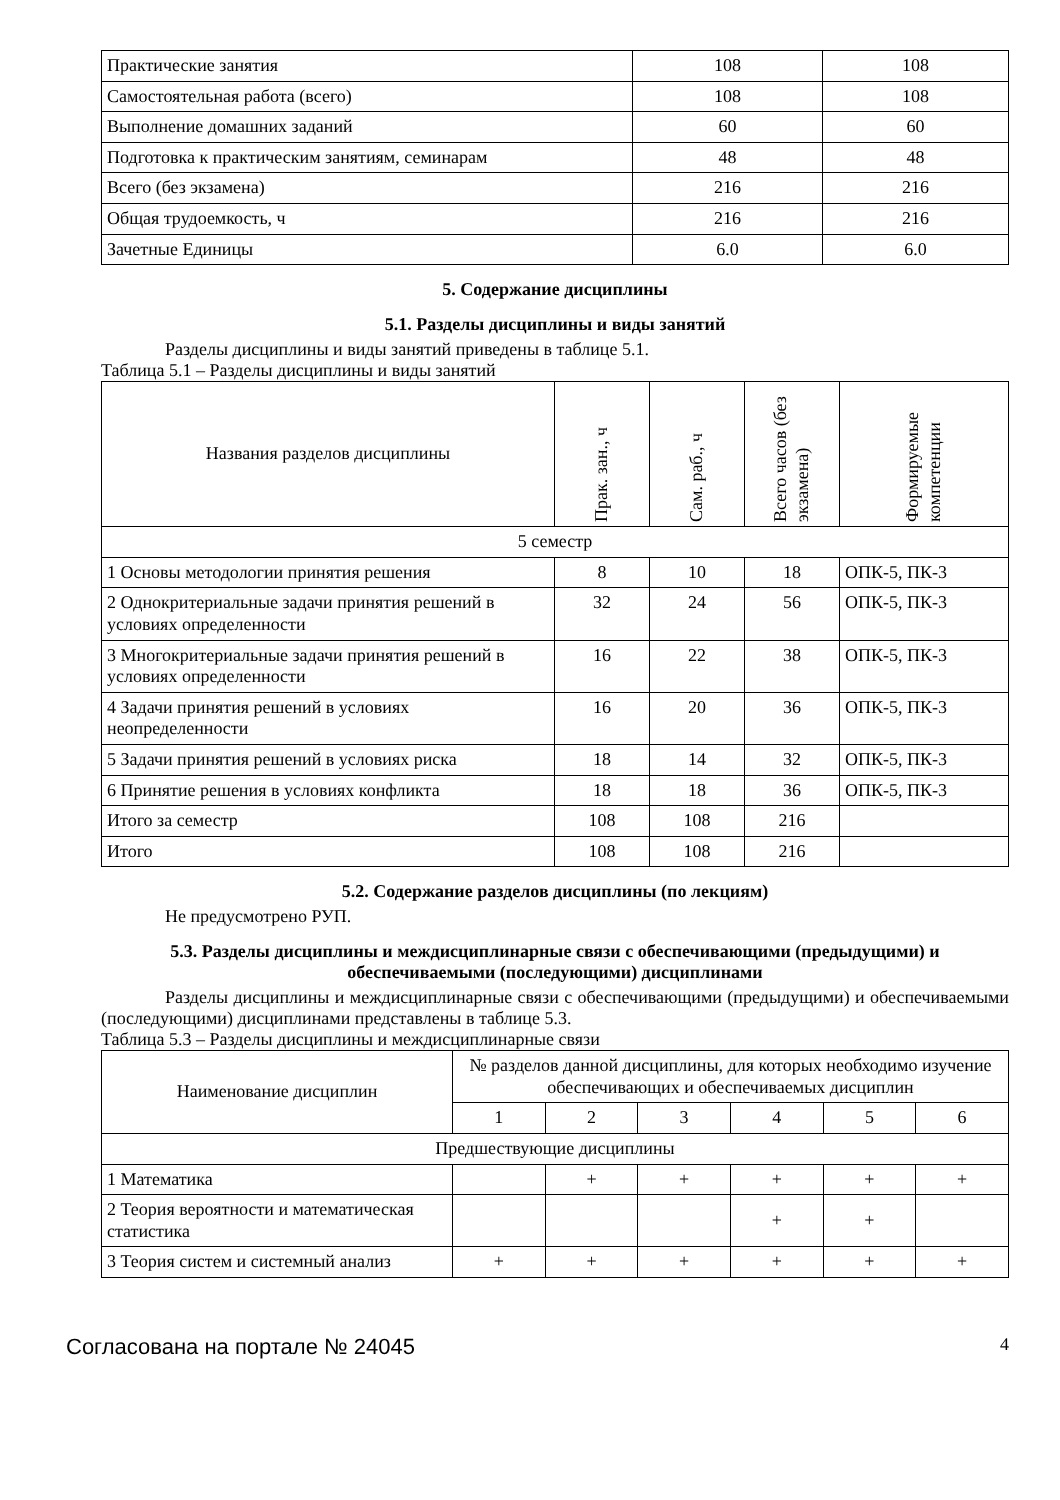| Практические занятия | 108 | 108 |
| Самостоятельная работа (всего) | 108 | 108 |
| Выполнение домашних заданий | 60 | 60 |
| Подготовка к практическим занятиям, семинарам | 48 | 48 |
| Всего (без экзамена) | 216 | 216 |
| Общая трудоемкость, ч | 216 | 216 |
| Зачетные Единицы | 6.0 | 6.0 |
5. Содержание дисциплины
5.1. Разделы дисциплины и виды занятий
Разделы дисциплины и виды занятий приведены в таблице 5.1.
Таблица 5.1 – Разделы дисциплины и виды занятий
| Названия разделов дисциплины | Прак. зан., ч | Сам. раб., ч | Всего часов (без экзамена) | Формируемые компетенции |
| --- | --- | --- | --- | --- |
| 5 семестр | | | | |
| 1 Основы методологии принятия решения | 8 | 10 | 18 | ОПК-5, ПК-3 |
| 2 Однокритериальные задачи принятия решений в условиях определенности | 32 | 24 | 56 | ОПК-5, ПК-3 |
| 3 Многокритериальные задачи принятия решений в условиях определенности | 16 | 22 | 38 | ОПК-5, ПК-3 |
| 4 Задачи принятия решений в условиях неопределенности | 16 | 20 | 36 | ОПК-5, ПК-3 |
| 5 Задачи принятия решений в условиях риска | 18 | 14 | 32 | ОПК-5, ПК-3 |
| 6 Принятие решения в условиях конфликта | 18 | 18 | 36 | ОПК-5, ПК-3 |
| Итого за семестр | 108 | 108 | 216 | |
| Итого | 108 | 108 | 216 | |
5.2. Содержание разделов дисциплины (по лекциям)
Не предусмотрено РУП.
5.3. Разделы дисциплины и междисциплинарные связи с обеспечивающими (предыдущими) и обеспечиваемыми (последующими) дисциплинами
Разделы дисциплины и междисциплинарные связи с обеспечивающими (предыдущими) и обеспечиваемыми (последующими) дисциплинами представлены в таблице 5.3.
Таблица 5.3 – Разделы дисциплины и междисциплинарные связи
| Наименование дисциплин | № разделов данной дисциплины, для которых необходимо изучение обеспечивающих и обеспечиваемых дисциплин | | | | | |
| --- | --- | --- | --- | --- | --- | --- |
| | 1 | 2 | 3 | 4 | 5 | 6 |
| Предшествующие дисциплины | | | | | | |
| 1 Математика | | + | + | + | + | + |
| 2 Теория вероятности и математическая статистика | | | | + | + | |
| 3 Теория систем и системный анализ | + | + | + | + | + | + |
Согласована на портале № 24045 4